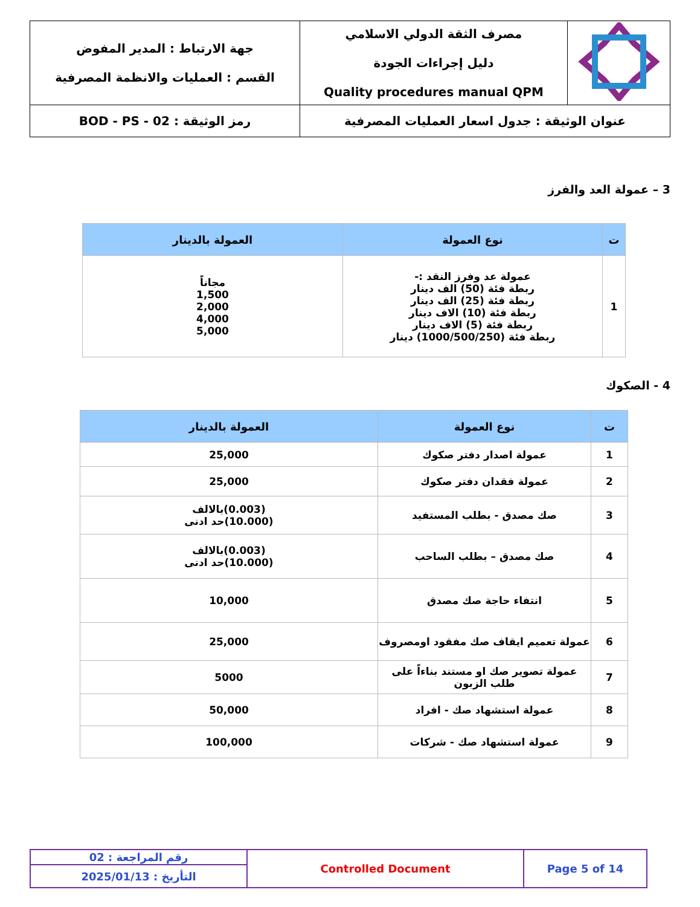| | مصرف الثقة الدولي الاسلامي دليل إجراءات الجودة Quality procedures manual QPM | جهة الارتباط : المدير المفوض القسم : العمليات والانظمة المصرفية |
| عنوان الوثيقة : جدول اسعار العمليات المصرفية | | رمز الوثيقة : BOD - PS - 02 |
3 – عمولة العد والفرز
| ت | نوع العمولة | العمولة بالدينار |
| --- | --- | --- |
| 1 | عمولة عد وفرز النقد :- ربطة فئة (50) الف دينار ربطة فئة (25) الف دينار ربطة فئة (10) الاف دينار ربطة فئة (5) الاف دينار ربطة فئة (1000/500/250) دينار | مجاناً 1,500 2,000 4,000 5,000 |
4 - الصكوك
| ت | نوع العمولة | العمولة بالدينار |
| --- | --- | --- |
| 1 | عمولة اصدار دفتر صكوك | 25,000 |
| 2 | عمولة فقدان دفتر صكوك | 25,000 |
| 3 | صك مصدق - بطلب المستفيد | (0.003)بالالف (10.000)حد ادنى |
| 4 | صك مصدق – بطلب الساحب | (0.003)بالالف (10.000)حد ادنى |
| 5 | انتفاء حاجة صك مصدق | 10,000 |
| 6 | عمولة تعميم ايقاف صك مفقود اومصروف | 25,000 |
| 7 | عمولة تصوير صك او مستند بناءاً على طلب الزبون | 5000 |
| 8 | عمولة استشهاد صك - افراد | 50,000 |
| 9 | عمولة استشهاد صك - شركات | 100,000 |
| رقم المراجعة : 02 | Controlled Document | Page 5 of 14 |
| التأريخ : 2025/01/13 | | |